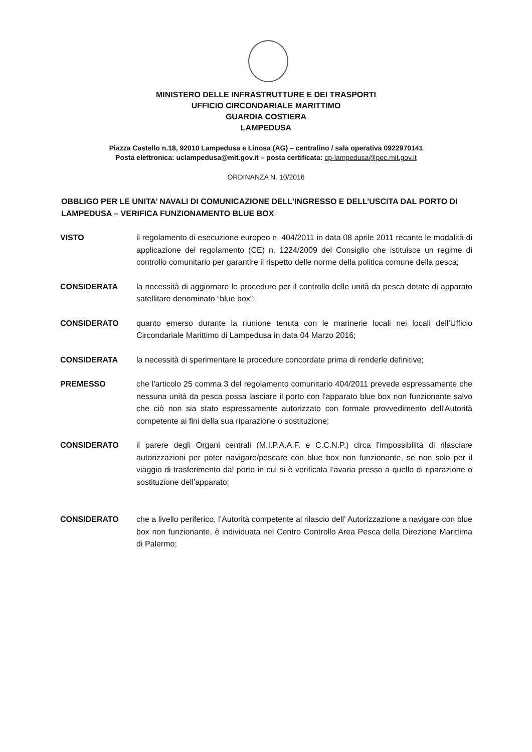MINISTERO DELLE INFRASTRUTTURE E DEI TRASPORTI
UFFICIO CIRCONDARIALE MARITTIMO
GUARDIA COSTIERA
LAMPEDUSA
Piazza Castello n.18, 92010 Lampedusa e Linosa (AG) – centralino / sala operativa 0922970141
Posta elettronica: uclampedusa@mit.gov.it – posta certificata: cp-lampedusa@pec.mit.gov.it
ORDINANZA N. 10/2016
OBBLIGO PER LE UNITA’ NAVALI DI COMUNICAZIONE DELL’INGRESSO E DELL’USCITA DAL PORTO DI LAMPEDUSA – VERIFICA FUNZIONAMENTO BLUE BOX
VISTO il regolamento di esecuzione europeo n. 404/2011 in data 08 aprile 2011 recante le modalità di applicazione del regolamento (CE) n. 1224/2009 del Consiglio che istituisce un regime di controllo comunitario per garantire il rispetto delle norme della politica comune della pesca;
CONSIDERATA la necessità di aggiornare le procedure per il controllo delle unità da pesca dotate di apparato satellitare denominato “blue box”;
CONSIDERATO quanto emerso durante la riunione tenuta con le marinerie locali nei locali dell’Ufficio Circondariale Marittimo di Lampedusa in data 04 Marzo 2016;
CONSIDERATA la necessità di sperimentare le procedure concordate prima di renderle definitive;
PREMESSO che l'articolo 25 comma 3 del regolamento comunitario 404/2011 prevede espressamente che nessuna unità da pesca possa lasciare il porto con l'apparato blue box non funzionante salvo che ciò non sia stato espressamente autorizzato con formale provvedimento dell'Autorità competente ai fini della sua riparazione o sostituzione;
CONSIDERATO il parere degli Organi centrali (M.I.P.A.A.F. e C.C.N.P.) circa l’impossibilità di rilasciare autorizzazioni per poter navigare/pescare con blue box non funzionante, se non solo per il viaggio di trasferimento dal porto in cui si è verificata l’avaria presso a quello di riparazione o sostituzione dell’apparato;
CONSIDERATO che a livello periferico, l’Autorità competente al rilascio dell’ Autorizzazione a navigare con blue box non funzionante, è individuata nel Centro Controllo Area Pesca della Direzione Marittima di Palermo;